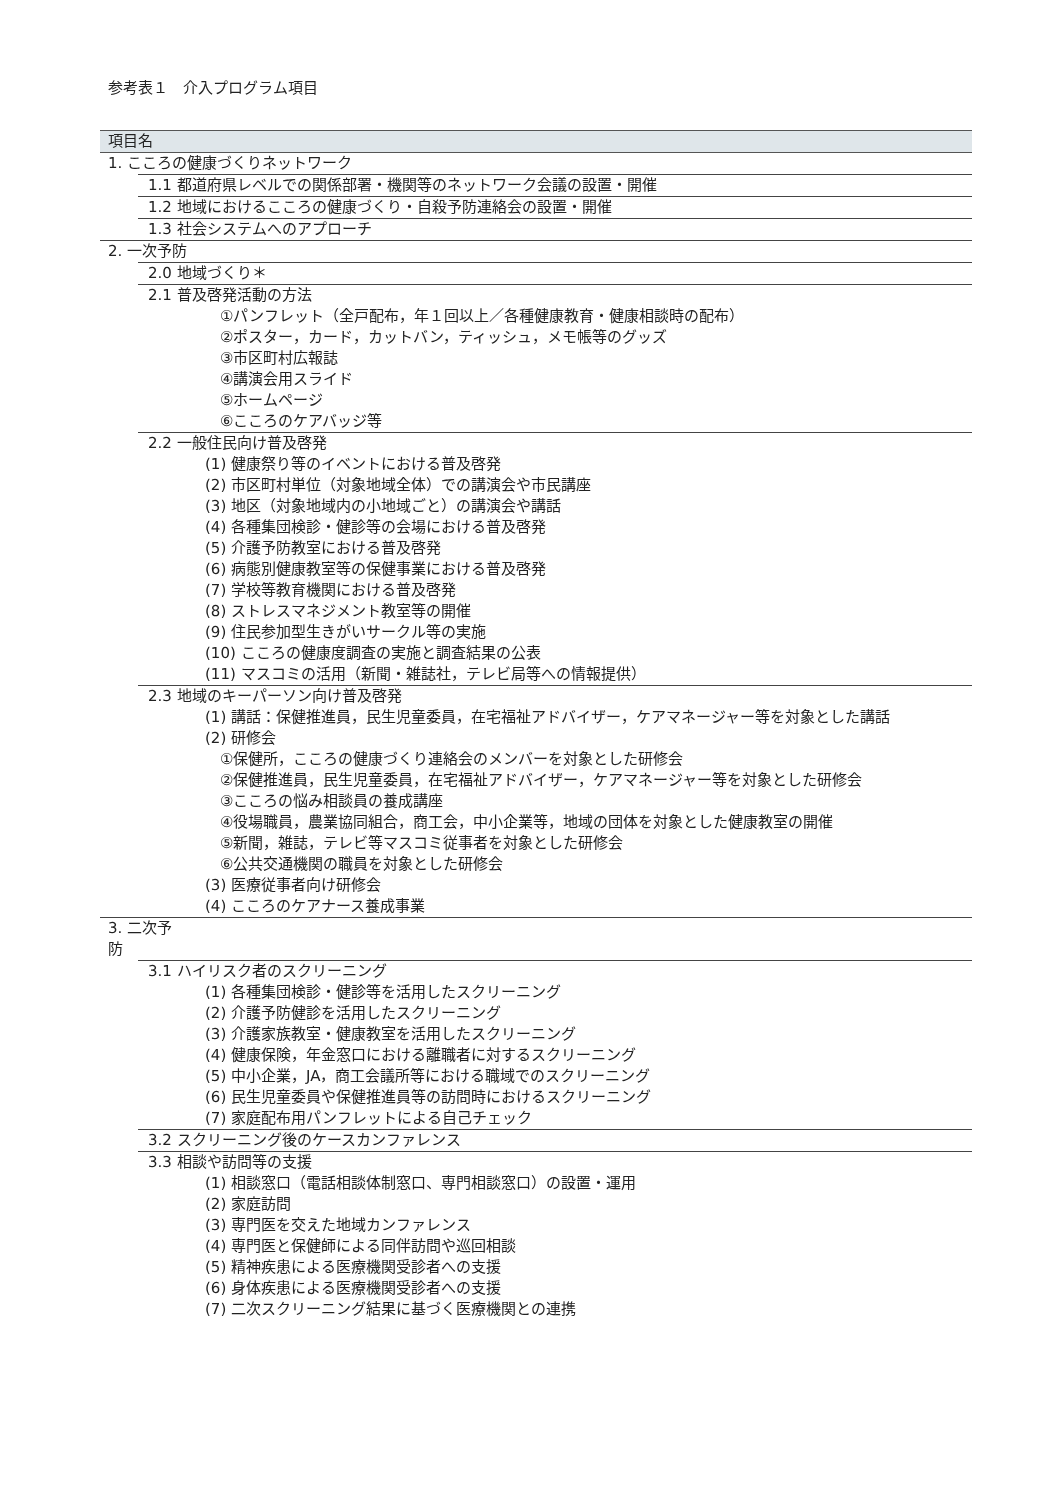参考表１　介入プログラム項目
| 項目名 |
| --- |
| 1. こころの健康づくりネットワーク |
| 1.1 都道府県レベルでの関係部署・機関等のネットワーク会議の設置・開催 |
| 1.2 地域におけるこころの健康づくり・自殺予防連絡会の設置・開催 |
| 1.3 社会システムへのアプローチ |
| 2. 一次予防 |
| 2.0 地域づくり＊ |
| 2.1 普及啓発活動の方法 |
| ①パンフレット（全戸配布，年１回以上／各種健康教育・健康相談時の配布） |
| ②ポスター，カード，カットバン，ティッシュ，メモ帳等のグッズ |
| ③市区町村広報誌 |
| ④講演会用スライド |
| ⑤ホームページ |
| ⑥こころのケアバッジ等 |
| 2.2 一般住民向け普及啓発 |
| (1) 健康祭り等のイベントにおける普及啓発 |
| (2) 市区町村単位（対象地域全体）での講演会や市民講座 |
| (3) 地区（対象地域内の小地域ごと）の講演会や講話 |
| (4) 各種集団検診・健診等の会場における普及啓発 |
| (5) 介護予防教室における普及啓発 |
| (6) 病態別健康教室等の保健事業における普及啓発 |
| (7) 学校等教育機関における普及啓発 |
| (8) ストレスマネジメント教室等の開催 |
| (9) 住民参加型生きがいサークル等の実施 |
| (10) こころの健康度調査の実施と調査結果の公表 |
| (11) マスコミの活用（新聞・雑誌社，テレビ局等への情報提供） |
| 2.3 地域のキーパーソン向け普及啓発 |
| (1) 講話：保健推進員，民生児童委員，在宅福祉アドバイザー，ケアマネージャー等を対象とした講話 |
| (2) 研修会 |
| ①保健所，こころの健康づくり連絡会のメンバーを対象とした研修会 |
| ②保健推進員，民生児童委員，在宅福祉アドバイザー，ケアマネージャー等を対象とした研修会 |
| ③こころの悩み相談員の養成講座 |
| ④役場職員，農業協同組合，商工会，中小企業等，地域の団体を対象とした健康教室の開催 |
| ⑤新聞，雑誌，テレビ等マスコミ従事者を対象とした研修会 |
| ⑥公共交通機関の職員を対象とした研修会 |
| (3) 医療従事者向け研修会 |
| (4) こころのケアナース養成事業 |
| 3. 二次予 防 |
| 3.1 ハイリスク者のスクリーニング |
| (1) 各種集団検診・健診等を活用したスクリーニング |
| (2) 介護予防健診を活用したスクリーニング |
| (3) 介護家族教室・健康教室を活用したスクリーニング |
| (4) 健康保険，年金窓口における離職者に対するスクリーニング |
| (5) 中小企業，JA，商工会議所等における職域でのスクリーニング |
| (6) 民生児童委員や保健推進員等の訪問時におけるスクリーニング |
| (7) 家庭配布用パンフレットによる自己チェック |
| 3.2 スクリーニング後のケースカンファレンス |
| 3.3 相談や訪問等の支援 |
| (1) 相談窓口（電話相談体制窓口、専門相談窓口）の設置・運用 |
| (2) 家庭訪問 |
| (3) 専門医を交えた地域カンファレンス |
| (4) 専門医と保健師による同伴訪問や巡回相談 |
| (5) 精神疾患による医療機関受診者への支援 |
| (6) 身体疾患による医療機関受診者への支援 |
| (7) 二次スクリーニング結果に基づく医療機関との連携 |